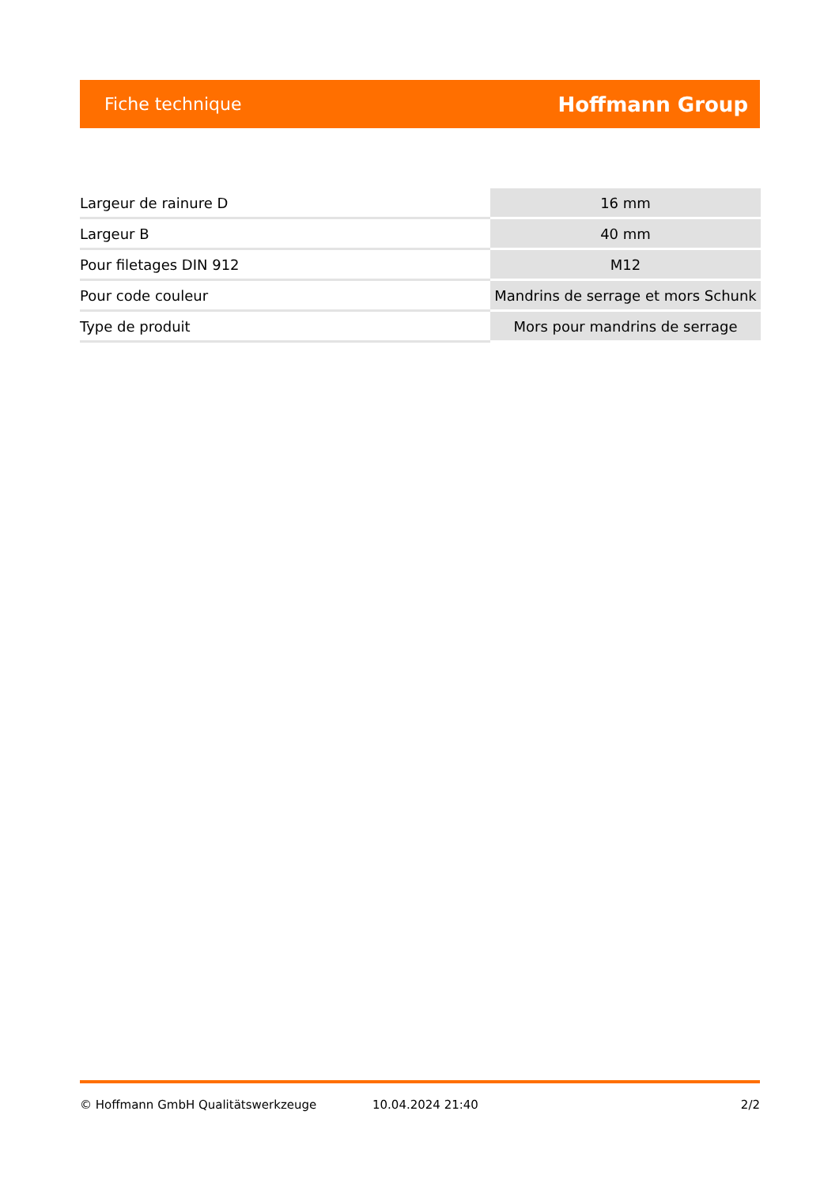Fiche technique Hoffmann Group
| Largeur de rainure D | 16 mm |
| Largeur B | 40 mm |
| Pour filetages DIN 912 | M12 |
| Pour code couleur | Mandrins de serrage et mors Schunk |
| Type de produit | Mors pour mandrins de serrage |
© Hoffmann GmbH Qualitätswerkzeuge 10.04.2024 21:40 2/2